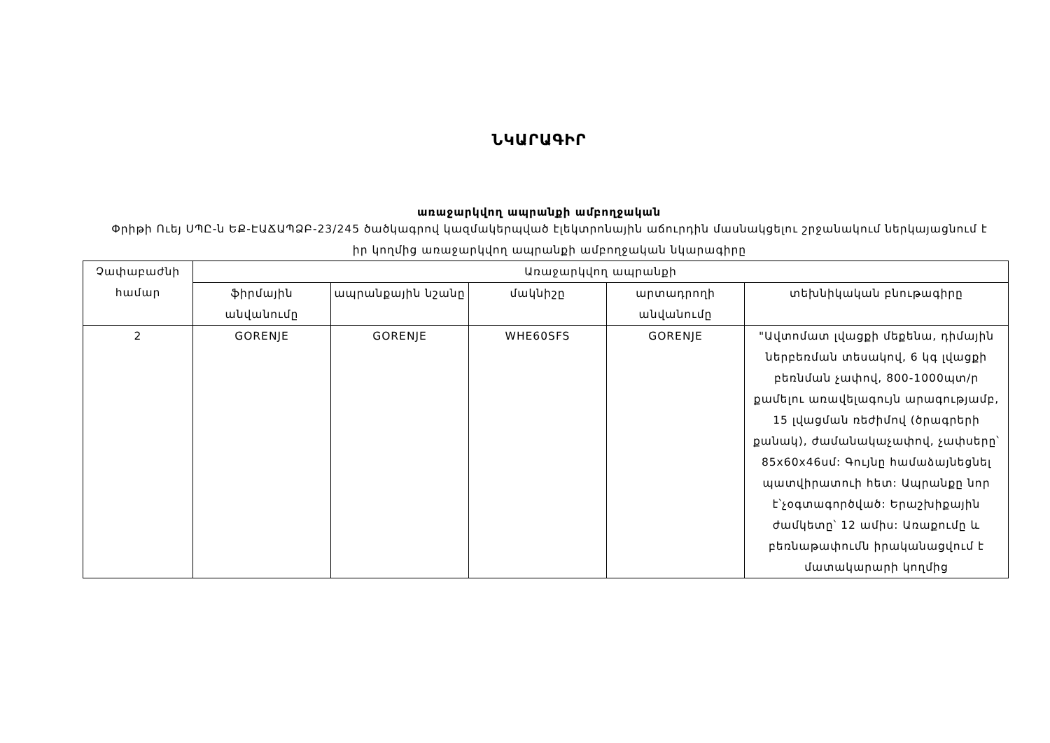ՆԿԱՐԱԳԻՐ
առաջարկվող ապրանքի ամբողջական
Փրիթի Ուեյ ՍՊԸ-ն ԵՔ-ԷԱՃԱՊՁԲ-23/245 ծածկագրով կազմակերպված էլեկտրոնային աճուրդին մասնակցելու շրջանակում ներկայացնում է իր կողմից առաջարկվող ապրանքի ամբողջական նկարագիրը
| Չափաբաժնի համար | Առաջարկվող ապրանքի | | | | |
| | ֆիրմային անվանումը | ապրանքային նշանը | մակնիշը | արտադրողի անվանումը | տեխնիկական բնութագիրը |
| 2 | GORENJE | GORENJE | WHE60SFS | GORENJE | "Ավտոմատ լվացքի մեքենա, դիմային ներբեռման տեսակով, 6 կգ լվացքի բեռնման չափով, 800-1000պտ/ր քամելու առավելագույն արագությամբ, 15 լվացման ռեժիմով (ծրագրերի քանակ), ժամանակաչափով, չափսերը՝ 85x60x46սմ: Գույնը համաձայնեցնել պատվիրատուի հետ: Ապրանքը նոր է՝չօգտագործված: Երաշխիքային ժամկետը՝ 12 ամիս: Առաքումը և բեռնաթափումն իրականացվում է մատակարարի կողմից |